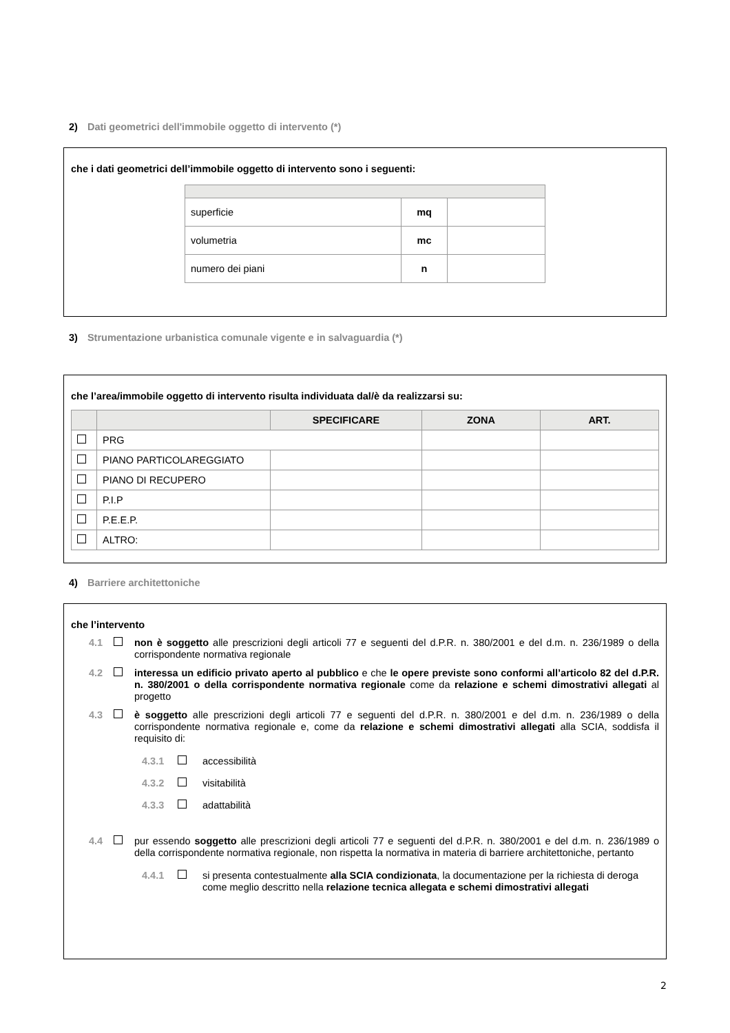2) Dati geometrici dell'immobile oggetto di intervento (*)
che i dati geometrici dell’immobile oggetto di intervento sono i seguenti:
| superficie | mq | |
| volumetria | mc | |
| numero dei piani | n | |
3) Strumentazione urbanistica comunale vigente e in salvaguardia (*)
che l’area/immobile oggetto di intervento risulta individuata dal/è da realizzarsi su:
| | | SPECIFICARE | ZONA | ART. |
| --- | --- | --- | --- | --- |
| | PRG | | | |
| | PIANO PARTICOLAREGGIATO | | | |
| | PIANO DI RECUPERO | | | |
| | P.I.P | | | |
| | P.E.E.P. | | | |
| | ALTRO: | | | |
4) Barriere architettoniche
che l’intervento
4.1 non è soggetto alle prescrizioni degli articoli 77 e seguenti del d.P.R. n. 380/2001 e del d.m. n. 236/1989 o della corrispondente normativa regionale
4.2 interessa un edificio privato aperto al pubblico e che le opere previste sono conformi all’articolo 82 del d.P.R. n. 380/2001 o della corrispondente normativa regionale come da relazione e schemi dimostrativi allegati al progetto
4.3 è soggetto alle prescrizioni degli articoli 77 e seguenti del d.P.R. n. 380/2001 e del d.m. n. 236/1989 o della corrispondente normativa regionale e, come da relazione e schemi dimostrativi allegati alla SCIA, soddisfa il requisito di:
4.3.1 accessibilità
4.3.2 visitabilità
4.3.3 adattabilità
4.4 pur essendo soggetto alle prescrizioni degli articoli 77 e seguenti del d.P.R. n. 380/2001 e del d.m. n. 236/1989 o della corrispondente normativa regionale, non rispetta la normativa in materia di barriere architettoniche, pertanto
4.4.1 si presenta contestualmente alla SCIA condizionata, la documentazione per la richiesta di deroga come meglio descritto nella relazione tecnica allegata e schemi dimostrativi allegati
2